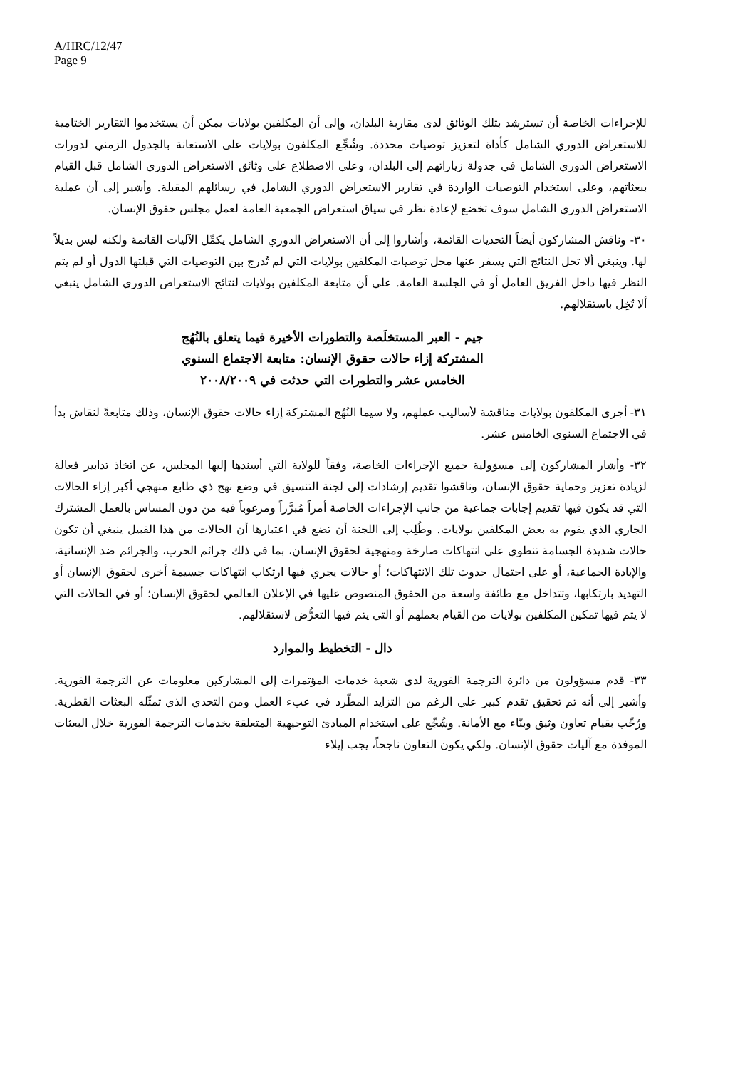A/HRC/12/47
Page 9
للإجراءات الخاصة أن تسترشد بتلك الوثائق لدى مقاربة البلدان، وإلى أن المكلفين بولايات يمكن أن يستخدموا التقارير الختامية للاستعراض الدوري الشامل كأداة لتعزيز توصيات محددة. وشُجِّع المكلفون بولايات على الاستعانة بالجدول الزمني لدورات الاستعراض الدوري الشامل في جدولة زياراتهم إلى البلدان، وعلى الاضطلاع على وثائق الاستعراض الدوري الشامل قبل القيام ببعثاتهم، وعلى استخدام التوصيات الواردة في تقارير الاستعراض الدوري الشامل في رسائلهم المقبلة. وأشير إلى أن عملية الاستعراض الدوري الشامل سوف تخضع لإعادة نظر في سياق استعراض الجمعية العامة لعمل مجلس حقوق الإنسان.
٣٠- وناقش المشاركون أيضاً التحديات القائمة، وأشاروا إلى أن الاستعراض الدوري الشامل يكمِّل الآليات القائمة ولكنه ليس بديلاً لها. وينبغي ألا تحل النتائج التي يسفر عنها محل توصيات المكلفين بولايات التي لم تُدرج بين التوصيات التي قبلتها الدول أو لم يتم النظر فيها داخل الفريق العامل أو في الجلسة العامة. على أن متابعة المكلفين بولايات لنتائج الاستعراض الدوري الشامل ينبغي ألا تُخِل باستقلالهم.
جيم - العبر المستخلَصة والتطورات الأخيرة فيما يتعلق بالنُهُج المشتركة إزاء حالات حقوق الإنسان: متابعة الاجتماع السنوي الخامس عشر والتطورات التي حدثت في ٢٠٠٨/٢٠٠٩
٣١- أجرى المكلفون بولايات مناقشة لأساليب عملهم، ولا سيما النُهُج المشتركة إزاء حالات حقوق الإنسان، وذلك متابعةً لنقاش بدأ في الاجتماع السنوي الخامس عشر.
٣٢- وأشار المشاركون إلى مسؤولية جميع الإجراءات الخاصة، وفقاً للولاية التي أسندها إليها المجلس، عن اتخاذ تدابير فعالة لزيادة تعزيز وحماية حقوق الإنسان، وناقشوا تقديم إرشادات إلى لجنة التنسيق في وضع نهج ذي طابع منهجي أكبر إزاء الحالات التي قد يكون فيها تقديم إجابات جماعية من جانب الإجراءات الخاصة أمراً مُبرَّراً ومرغوباً فيه من دون المساس بالعمل المشترك الجاري الذي يقوم به بعض المكلفين بولايات. وطُلِب إلى اللجنة أن تضع في اعتبارها أن الحالات من هذا القبيل ينبغي أن تكون حالات شديدة الجسامة تنطوي على انتهاكات صارخة ومنهجية لحقوق الإنسان، بما في ذلك جرائم الحرب، والجرائم ضد الإنسانية، والإبادة الجماعية، أو على احتمال حدوث تلك الانتهاكات؛ أو حالات يجري فيها ارتكاب انتهاكات جسيمة أخرى لحقوق الإنسان أو التهديد بارتكابها، وتتداخل مع طائفة واسعة من الحقوق المنصوص عليها في الإعلان العالمي لحقوق الإنسان؛ أو في الحالات التي لا يتم فيها تمكين المكلفين بولايات من القيام بعملهم أو التي يتم فيها التعرُّض لاستقلالهم.
دال - التخطيط والموارد
٣٣- قدم مسؤولون من دائرة الترجمة الفورية لدى شعبة خدمات المؤتمرات إلى المشاركين معلومات عن الترجمة الفورية. وأشير إلى أنه تم تحقيق تقدم كبير على الرغم من التزايد المطّرد في عبء العمل ومن التحدي الذي تمثّله البعثات القطرية. ورُحِّب بقيام تعاون وثيق وبنّاء مع الأمانة. وشُجِّع على استخدام المبادئ التوجيهية المتعلقة بخدمات الترجمة الفورية خلال البعثات الموفدة مع آليات حقوق الإنسان. ولكي يكون التعاون ناجحاً، يجب إيلاء